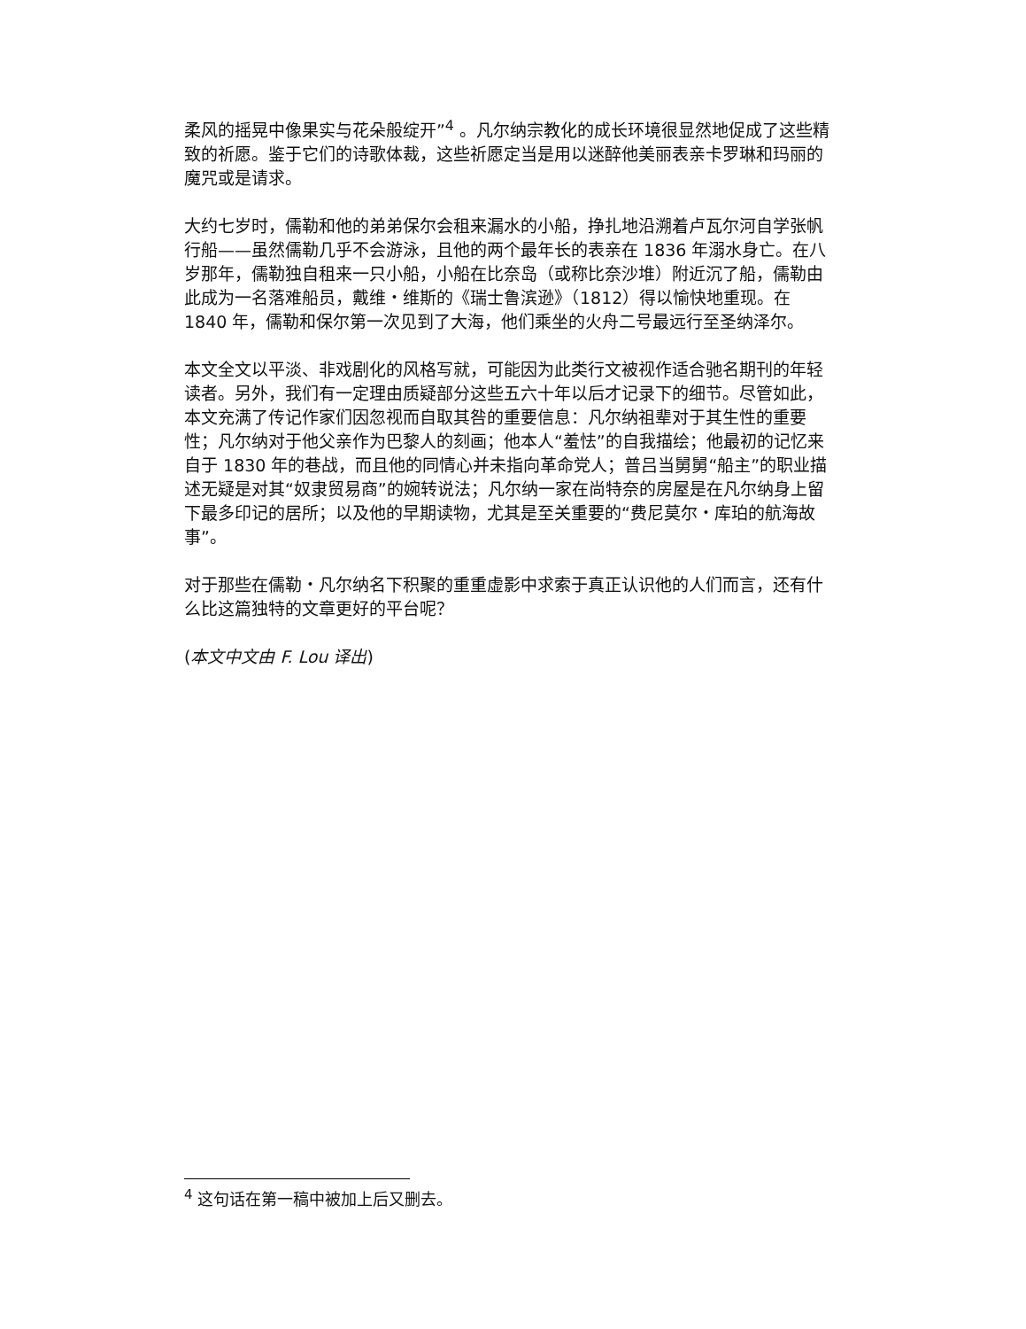柔风的摇晃中像果实与花朵般绽开”<sup>4</sup> 。凡尔纳宗教化的成长环境很显然地促成了这些精致的祈愿。鉴于它们的诗歌体裁，这些祈愿定当是用以迷醉他美丽表亲卡罗琳和玛丽的魔咒或是请求。
大约七岁时，儒勒和他的弟弟保尔会租来漏水的小船，挣扎地沿溯着卢瓦尔河自学张帆行船——虽然儒勒几乎不会游泳，且他的两个最年长的表亲在 1836 年溺水身亡。在八岁那年，儒勒独自租来一只小船，小船在比奈岛（或称比奈沙堆）附近沉了船，儒勒由此成为一名落难船员，戴维・维斯的《瑞士鲁滨逊》（1812）得以愉快地重现。在 1840 年，儒勒和保尔第一次见到了大海，他们乘坐的火舟二号最远行至圣纳泽尔。
本文全文以平淡、非戏剧化的风格写就，可能因为此类行文被视作适合驰名期刊的年轻读者。另外，我们有一定理由质疑部分这些五六十年以后才记录下的细节。尽管如此，本文充满了传记作家们因忽视而自取其咎的重要信息：凡尔纳祖辈对于其生性的重要性；凡尔纳对于他父亲作为巴黎人的刻画；他本人“羞怯”的自我描绘；他最初的记忆来自于 1830 年的巷战，而且他的同情心并未指向革命党人；普吕当舅舅“船主”的职业描述无疑是对其“奴隶贸易商”的婉转说法；凡尔纳一家在尚特奈的房屋是在凡尔纳身上留下最多印记的居所；以及他的早期读物，尤其是至关重要的“费尼莫尔・库珀的航海故事”。
对于那些在儒勒・凡尔纳名下积聚的重重虚影中求索于真正认识他的人们而言，还有什么比这篇独特的文章更好的平台呢？
(本文中文由 F. Lou 译出)
<sup>4</sup> 这句话在第一稿中被加上后又删去。